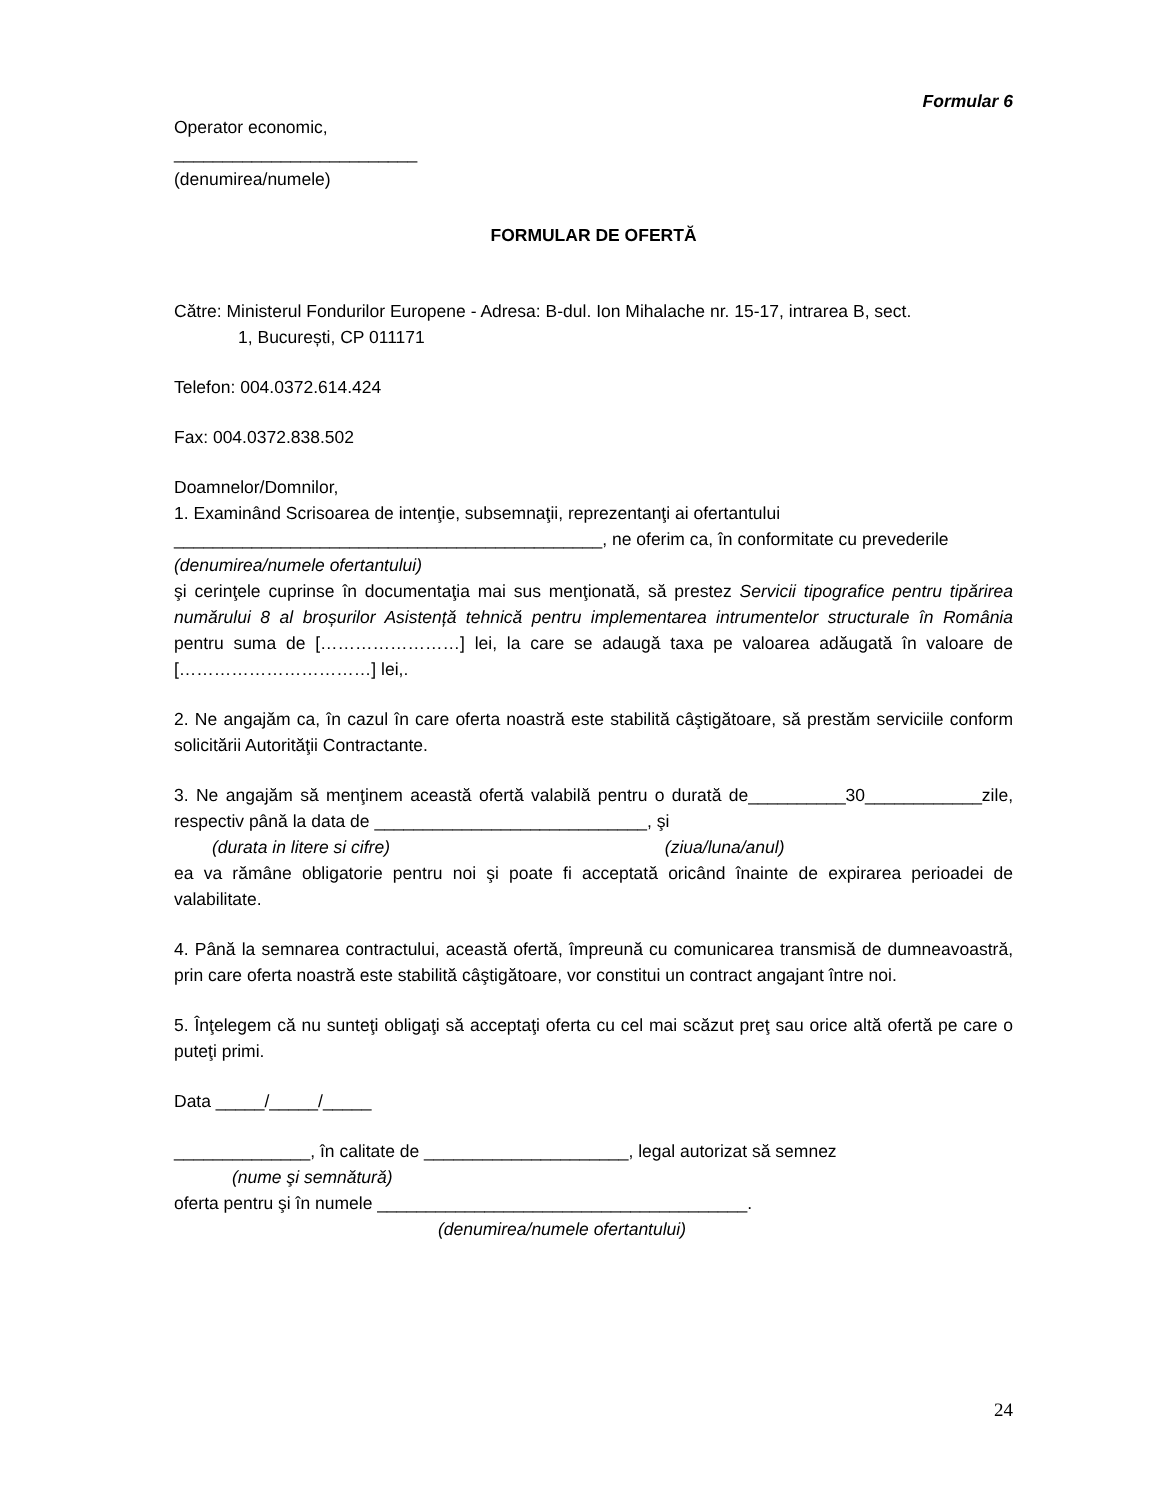Formular 6
Operator economic,
_________________________
(denumirea/numele)
FORMULAR DE OFERTĂ
Către: Ministerul Fondurilor Europene - Adresa: B-dul. Ion Mihalache nr. 15-17, intrarea B, sect.
1, București, CP 011171
Telefon: 004.0372.614.424
Fax: 004.0372.838.502
Doamnelor/Domnilor,
1. Examinând Scrisoarea de intenţie, subsemnaţii, reprezentanţi ai ofertantului
____________________________________________, ne oferim ca, în conformitate cu prevederile
(denumirea/numele ofertantului)
şi cerinţele cuprinse în documentaţia mai sus menţionată, să prestez Servicii tipografice pentru tipărirea numărului 8 al broșurilor Asistență tehnică pentru implementarea intrumentelor structurale în România pentru suma de [……………………] lei, la care se adaugă taxa pe valoarea adăugată în valoare de [……………………………] lei,.
2. Ne angajăm ca, în cazul în care oferta noastră este stabilită câştigătoare, să prestăm serviciile conform solicitării Autorităţii Contractante.
3. Ne angajăm să menţinem această ofertă valabilă pentru o durată de__________30____________zile, respectiv până la data de ____________________________, şi
(durata in litere si cifre) (ziua/luna/anul)
ea va rămâne obligatorie pentru noi şi poate fi acceptată oricând înainte de expirarea perioadei de valabilitate.
4. Până la semnarea contractului, această ofertă, împreună cu comunicarea transmisă de dumneavoastră, prin care oferta noastră este stabilită câştigătoare, vor constitui un contract angajant între noi.
5. Înţelegem că nu sunteţi obligaţi să acceptaţi oferta cu cel mai scăzut preţ sau orice altă ofertă pe care o puteţi primi.
Data _____/_____/_____
______________, în calitate de _____________________, legal autorizat să semnez
(nume şi semnătură)
oferta pentru şi în numele ______________________________________.
(denumirea/numele ofertantului)
24